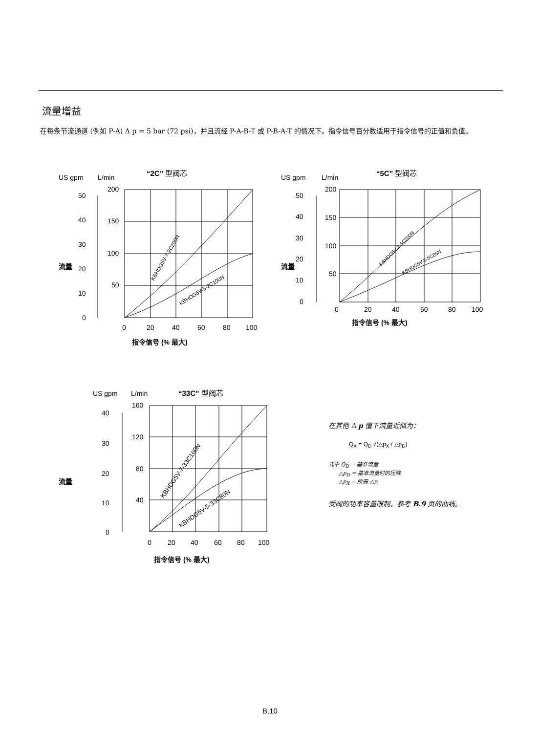流量增益
在每条节流通道 (例如 P-A) Δ p = 5 bar (72 psi)，并且流经 P-A-B-T 或 P-B-A-T 的情况下。指令信号百分数适用于指令信号的正值和负值。
“2C” 型阀芯
US gpm
L/min
200
150
100
50
50
40
30
20
10
0
0
20
40
60
80
100
指令信号 (% 最大)
流量
KBHDG5V-7-2C200N
KBHDG5V-5-2C100N
“5C” 型阀芯
US gpm
L/min
200
150
100
50
50
40
30
20
10
0
0
20
40
60
80
100
指令信号 (% 最大)
流量
KBHDG5V-7-5C200N
KBHDG5V-5-5C85N
“33C” 型阀芯
US gpm
L/min
160
120
80
40
40
30
20
10
0
0
20
40
60
80
100
指令信号 (% 最大)
流量
KBHDG5V-7-33C160N
KBHDG5V-5-33C80N
在其他 Δ p 值下流量近似为：
Q<sub>X</sub> = Q<sub>D</sub> √(△p<sub>X</sub> / △p<sub>D</sub>)
式中 Q<sub>D</sub> = 基准流量
△p<sub>D</sub> = 基准流量时的压降
△p<sub>X</sub> = 所需 △p
受阀的功率容量限制，参考 B.9 页的曲线。
B.10